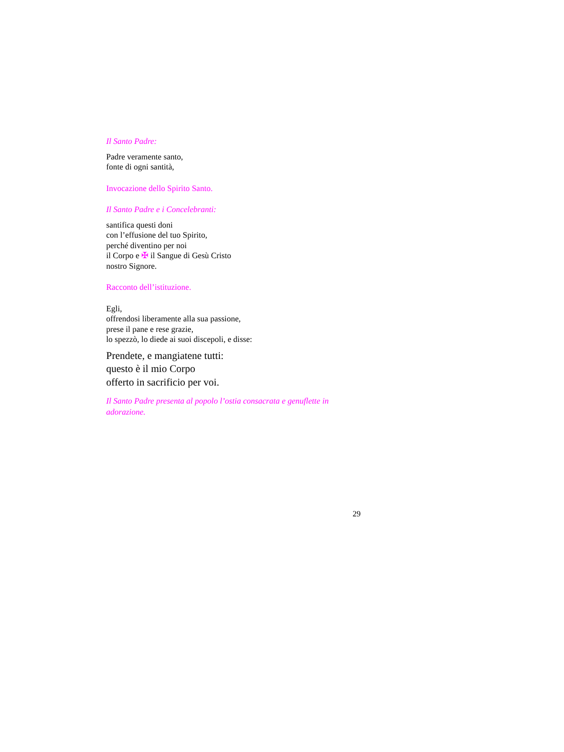Il Santo Padre:
Padre veramente santo,
fonte di ogni santità,
Invocazione dello Spirito Santo.
Il Santo Padre e i Concelebranti:
santifica questi doni
con l’effusione del tuo Spirito,
perché diventino per noi
il Corpo e ✠ il Sangue di Gesù Cristo
nostro Signore.
Racconto dell’istituzione.
Egli,
offrendosi liberamente alla sua passione,
prese il pane e rese grazie,
lo spezzò, lo diede ai suoi discepoli, e disse:
Prendete, e mangiatene tutti:
questo è il mio Corpo
offerto in sacrificio per voi.
Il Santo Padre presenta al popolo l’ostia consacrata e genuflette in adorazione.
29